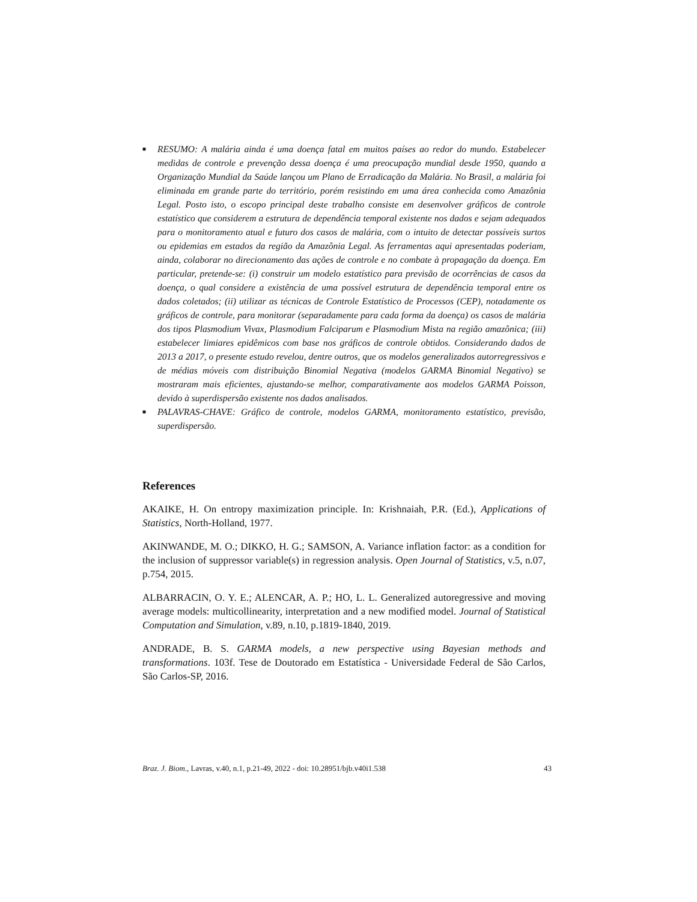■ RESUMO: A malária ainda é uma doença fatal em muitos países ao redor do mundo. Estabelecer medidas de controle e prevenção dessa doença é uma preocupação mundial desde 1950, quando a Organização Mundial da Saúde lançou um Plano de Erradicação da Malária. No Brasil, a malária foi eliminada em grande parte do território, porém resistindo em uma área conhecida como Amazônia Legal. Posto isto, o escopo principal deste trabalho consiste em desenvolver gráficos de controle estatístico que considerem a estrutura de dependência temporal existente nos dados e sejam adequados para o monitoramento atual e futuro dos casos de malária, com o intuito de detectar possíveis surtos ou epidemias em estados da região da Amazônia Legal. As ferramentas aqui apresentadas poderiam, ainda, colaborar no direcionamento das ações de controle e no combate à propagação da doença. Em particular, pretende-se: (i) construir um modelo estatístico para previsão de ocorrências de casos da doença, o qual considere a existência de uma possível estrutura de dependência temporal entre os dados coletados; (ii) utilizar as técnicas de Controle Estatístico de Processos (CEP), notadamente os gráficos de controle, para monitorar (separadamente para cada forma da doença) os casos de malária dos tipos Plasmodium Vivax, Plasmodium Falciparum e Plasmodium Mista na região amazônica; (iii) estabelecer limiares epidêmicos com base nos gráficos de controle obtidos. Considerando dados de 2013 a 2017, o presente estudo revelou, dentre outros, que os modelos generalizados autorregressivos e de médias móveis com distribuição Binomial Negativa (modelos GARMA Binomial Negativo) se mostraram mais eficientes, ajustando-se melhor, comparativamente aos modelos GARMA Poisson, devido à superdispersão existente nos dados analisados.
■ PALAVRAS-CHAVE: Gráfico de controle, modelos GARMA, monitoramento estatístico, previsão, superdispersão.
References
AKAIKE, H. On entropy maximization principle. In: Krishnaiah, P.R. (Ed.), Applications of Statistics, North-Holland, 1977.
AKINWANDE, M. O.; DIKKO, H. G.; SAMSON, A. Variance inflation factor: as a condition for the inclusion of suppressor variable(s) in regression analysis. Open Journal of Statistics, v.5, n.07, p.754, 2015.
ALBARRACIN, O. Y. E.; ALENCAR, A. P.; HO, L. L. Generalized autoregressive and moving average models: multicollinearity, interpretation and a new modified model. Journal of Statistical Computation and Simulation, v.89, n.10, p.1819-1840, 2019.
ANDRADE, B. S. GARMA models, a new perspective using Bayesian methods and transformations. 103f. Tese de Doutorado em Estatística - Universidade Federal de São Carlos, São Carlos-SP, 2016.
Braz. J. Biom., Lavras, v.40, n.1, p.21-49, 2022 - doi: 10.28951/bjb.v40i1.538 43